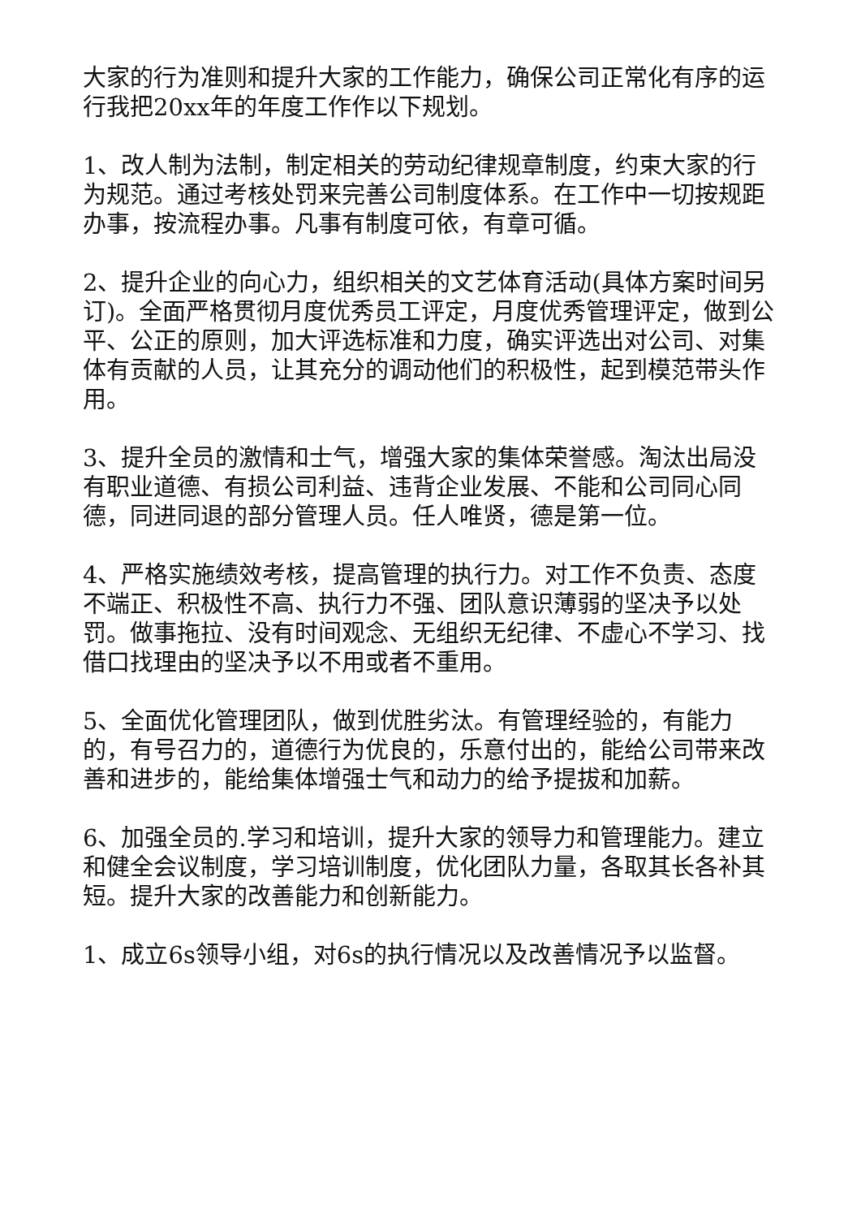大家的行为准则和提升大家的工作能力，确保公司正常化有序的运行我把20xx年的年度工作作以下规划。
1、改人制为法制，制定相关的劳动纪律规章制度，约束大家的行为规范。通过考核处罚来完善公司制度体系。在工作中一切按规距办事，按流程办事。凡事有制度可依，有章可循。
2、提升企业的向心力，组织相关的文艺体育活动(具体方案时间另订)。全面严格贯彻月度优秀员工评定，月度优秀管理评定，做到公平、公正的原则，加大评选标准和力度，确实评选出对公司、对集体有贡献的人员，让其充分的调动他们的积极性，起到模范带头作用。
3、提升全员的激情和士气，增强大家的集体荣誉感。淘汰出局没有职业道德、有损公司利益、违背企业发展、不能和公司同心同德，同进同退的部分管理人员。任人唯贤，德是第一位。
4、严格实施绩效考核，提高管理的执行力。对工作不负责、态度不端正、积极性不高、执行力不强、团队意识薄弱的坚决予以处罚。做事拖拉、没有时间观念、无组织无纪律、不虚心不学习、找借口找理由的坚决予以不用或者不重用。
5、全面优化管理团队，做到优胜劣汰。有管理经验的，有能力的，有号召力的，道德行为优良的，乐意付出的，能给公司带来改善和进步的，能给集体增强士气和动力的给予提拔和加薪。
6、加强全员的.学习和培训，提升大家的领导力和管理能力。建立和健全会议制度，学习培训制度，优化团队力量，各取其长各补其短。提升大家的改善能力和创新能力。
1、成立6s领导小组，对6s的执行情况以及改善情况予以监督。